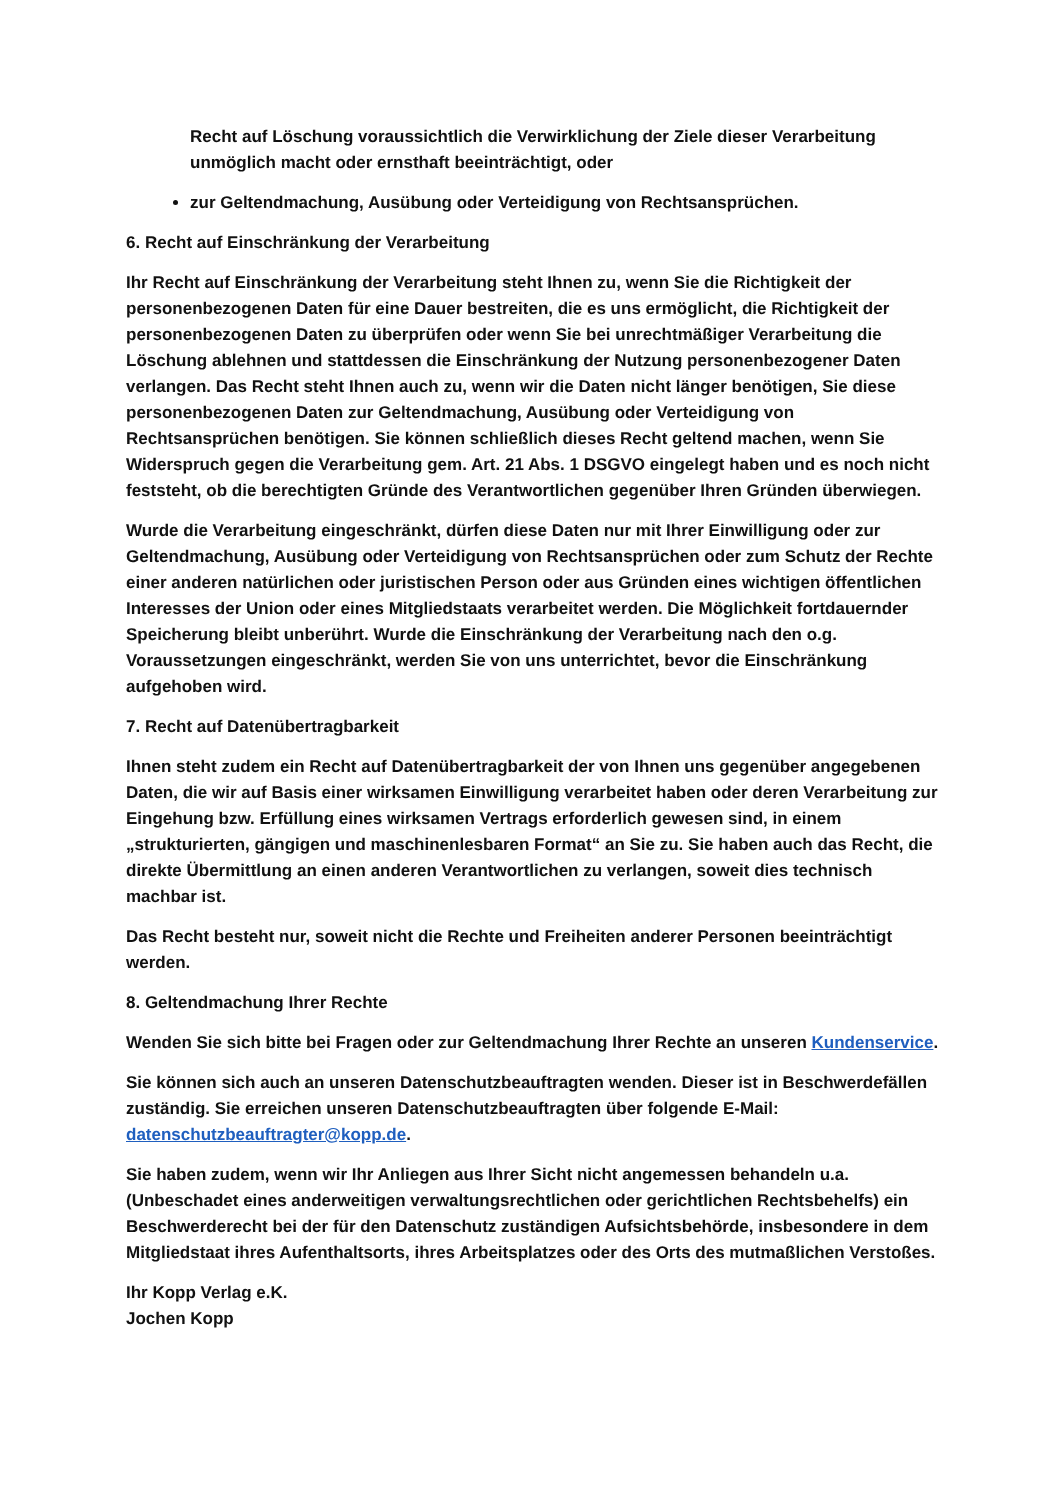Recht auf Löschung voraussichtlich die Verwirklichung der Ziele dieser Verarbeitung unmöglich macht oder ernsthaft beeinträchtigt, oder
zur Geltendmachung, Ausübung oder Verteidigung von Rechtsansprüchen.
6. Recht auf Einschränkung der Verarbeitung
Ihr Recht auf Einschränkung der Verarbeitung steht Ihnen zu, wenn Sie die Richtigkeit der personenbezogenen Daten für eine Dauer bestreiten, die es uns ermöglicht, die Richtigkeit der personenbezogenen Daten zu überprüfen oder wenn Sie bei unrechtmäßiger Verarbeitung die Löschung ablehnen und stattdessen die Einschränkung der Nutzung personenbezogener Daten verlangen. Das Recht steht Ihnen auch zu, wenn wir die Daten nicht länger benötigen, Sie diese personenbezogenen Daten zur Geltendmachung, Ausübung oder Verteidigung von Rechtsansprüchen benötigen. Sie können schließlich dieses Recht geltend machen, wenn Sie Widerspruch gegen die Verarbeitung gem. Art. 21 Abs. 1 DSGVO eingelegt haben und es noch nicht feststeht, ob die berechtigten Gründe des Verantwortlichen gegenüber Ihren Gründen überwiegen.
Wurde die Verarbeitung eingeschränkt, dürfen diese Daten nur mit Ihrer Einwilligung oder zur Geltendmachung, Ausübung oder Verteidigung von Rechtsansprüchen oder zum Schutz der Rechte einer anderen natürlichen oder juristischen Person oder aus Gründen eines wichtigen öffentlichen Interesses der Union oder eines Mitgliedstaats verarbeitet werden. Die Möglichkeit fortdauernder Speicherung bleibt unberührt. Wurde die Einschränkung der Verarbeitung nach den o.g. Voraussetzungen eingeschränkt, werden Sie von uns unterrichtet, bevor die Einschränkung aufgehoben wird.
7. Recht auf Datenübertragbarkeit
Ihnen steht zudem ein Recht auf Datenübertragbarkeit der von Ihnen uns gegenüber angegebenen Daten, die wir auf Basis einer wirksamen Einwilligung verarbeitet haben oder deren Verarbeitung zur Eingehung bzw. Erfüllung eines wirksamen Vertrags erforderlich gewesen sind, in einem „strukturierten, gängigen und maschinenlesbaren Format“ an Sie zu. Sie haben auch das Recht, die direkte Übermittlung an einen anderen Verantwortlichen zu verlangen, soweit dies technisch machbar ist.
Das Recht besteht nur, soweit nicht die Rechte und Freiheiten anderer Personen beeinträchtigt werden.
8. Geltendmachung Ihrer Rechte
Wenden Sie sich bitte bei Fragen oder zur Geltendmachung Ihrer Rechte an unseren Kundenservice.
Sie können sich auch an unseren Datenschutzbeauftragten wenden. Dieser ist in Beschwerdefällen zuständig. Sie erreichen unseren Datenschutzbeauftragten über folgende E-Mail: datenschutzbeauftragter@kopp.de.
Sie haben zudem, wenn wir Ihr Anliegen aus Ihrer Sicht nicht angemessen behandeln u.a. (Unbeschadet eines anderweitigen verwaltungsrechtlichen oder gerichtlichen Rechtsbehelfs) ein Beschwerderecht bei der für den Datenschutz zuständigen Aufsichtsbehörde, insbesondere in dem Mitgliedstaat ihres Aufenthaltsorts, ihres Arbeitsplatzes oder des Orts des mutmaßlichen Verstoßes.
Ihr Kopp Verlag e.K.
Jochen Kopp